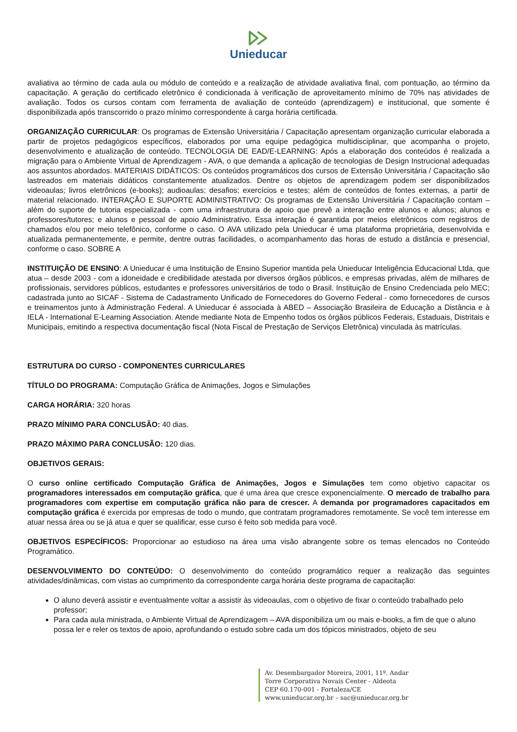Unieducar
avaliativa ao término de cada aula ou módulo de conteúdo e a realização de atividade avaliativa final, com pontuação, ao término da capacitação. A geração do certificado eletrônico é condicionada à verificação de aproveitamento mínimo de 70% nas atividades de avaliação. Todos os cursos contam com ferramenta de avaliação de conteúdo (aprendizagem) e institucional, que somente é disponibilizada após transcorrido o prazo mínimo correspondente à carga horária certificada.
ORGANIZAÇÃO CURRICULAR: Os programas de Extensão Universitária / Capacitação apresentam organização curricular elaborada a partir de projetos pedagógicos específicos, elaborados por uma equipe pedagógica multidisciplinar, que acompanha o projeto, desenvolvimento e atualização de conteúdo. TECNOLOGIA DE EAD/E-LEARNING: Após a elaboração dos conteúdos é realizada a migração para o Ambiente Virtual de Aprendizagem - AVA, o que demanda a aplicação de tecnologias de Design Instrucional adequadas aos assuntos abordados. MATERIAIS DIDÁTICOS: Os conteúdos programáticos dos cursos de Extensão Universitária / Capacitação são lastreados em materiais didáticos constantemente atualizados. Dentre os objetos de aprendizagem podem ser disponibilizados videoaulas; livros eletrônicos (e-books); audioaulas; desafios; exercícios e testes; além de conteúdos de fontes externas, a partir de material relacionado. INTERAÇÃO E SUPORTE ADMINISTRATIVO: Os programas de Extensão Universitária / Capacitação contam – além do suporte de tutoria especializada - com uma infraestrutura de apoio que prevê a interação entre alunos e alunos; alunos e professores/tutores; e alunos e pessoal de apoio Administrativo. Essa interação é garantida por meios eletrônicos com registros de chamados e/ou por meio telefônico, conforme o caso. O AVA utilizado pela Unieducar é uma plataforma proprietária, desenvolvida e atualizada permanentemente, e permite, dentre outras facilidades, o acompanhamento das horas de estudo a distância e presencial, conforme o caso. SOBRE A
INSTITUIÇÃO DE ENSINO: A Unieducar é uma Instituição de Ensino Superior mantida pela Unieducar Inteligência Educacional Ltda, que atua – desde 2003 - com a idoneidade e credibilidade atestada por diversos órgãos públicos, e empresas privadas, além de milhares de profissionais, servidores públicos, estudantes e professores universitários de todo o Brasil. Instituição de Ensino Credenciada pelo MEC; cadastrada junto ao SICAF - Sistema de Cadastramento Unificado de Fornecedores do Governo Federal - como fornecedores de cursos e treinamentos junto à Administração Federal. A Unieducar é associada à ABED – Associação Brasileira de Educação a Distância e à IELA - International E-Learning Association. Atende mediante Nota de Empenho todos os órgãos públicos Federais, Estaduais, Distritais e Municipais, emitindo a respectiva documentação fiscal (Nota Fiscal de Prestação de Serviços Eletrônica) vinculada às matrículas.
ESTRUTURA DO CURSO - COMPONENTES CURRICULARES
TÍTULO DO PROGRAMA: Computação Gráfica de Animações, Jogos e Simulações
CARGA HORÁRIA: 320 horas
PRAZO MÍNIMO PARA CONCLUSÃO: 40 dias.
PRAZO MÁXIMO PARA CONCLUSÃO: 120 dias.
OBJETIVOS GERAIS:
O curso online certificado Computação Gráfica de Animações, Jogos e Simulações tem como objetivo capacitar os programadores interessados em computação gráfica, que é uma área que cresce exponencialmente. O mercado de trabalho para programadores com expertise em computação gráfica não para de crescer. A demanda por programadores capacitados em computação gráfica é exercida por empresas de todo o mundo, que contratam programadores remotamente. Se você tem interesse em atuar nessa área ou se já atua e quer se qualificar, esse curso é feito sob medida para você.
OBJETIVOS ESPECÍFICOS: Proporcionar ao estudioso na área uma visão abrangente sobre os temas elencados no Conteúdo Programático.
DESENVOLVIMENTO DO CONTEÚDO: O desenvolvimento do conteúdo programático requer a realização das seguintes atividades/dinâmicas, com vistas ao cumprimento da correspondente carga horária deste programa de capacitação:
O aluno deverá assistir e eventualmente voltar a assistir às videoaulas, com o objetivo de fixar o conteúdo trabalhado pelo professor;
Para cada aula ministrada, o Ambiente Virtual de Aprendizagem – AVA disponibiliza um ou mais e-books, a fim de que o aluno possa ler e reler os textos de apoio, aprofundando o estudo sobre cada um dos tópicos ministrados, objeto de seu
Av. Desembargador Moreira, 2001, 11º. Andar
Torre Corporativa Novais Center - Aldeota
CEP 60.170-001 - Fortaleza/CE
www.unieducar.org.br – sac@unieducar.org.br